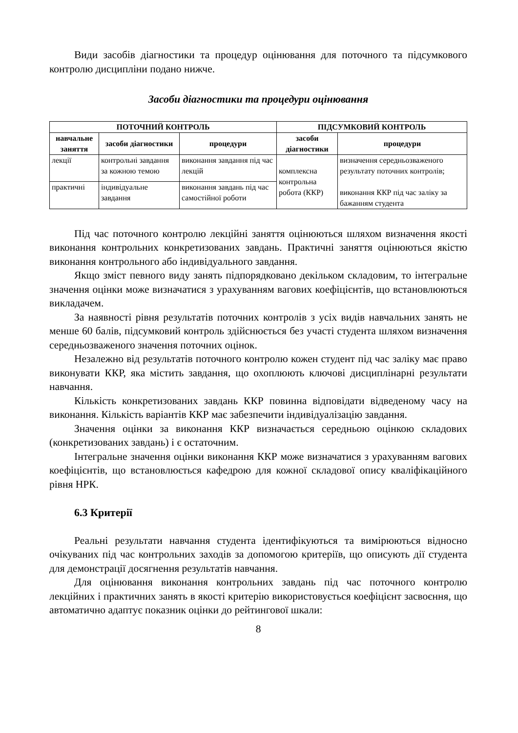Види засобів діагностики та процедур оцінювання для поточного та підсумкового контролю дисципліни подано нижче.
Засоби діагностики та процедури оцінювання
| ПОТОЧНИЙ КОНТРОЛЬ | | | ПІДСУМКОВИЙ КОНТРОЛЬ | |
| --- | --- | --- | --- | --- |
| навчальне заняття | засоби діагностики | процедури | засоби діагностики | процедури |
| лекції | контрольні завдання за кожною темою | виконання завдання під час лекцій | комплексна контрольна робота (ККР) | визначення середньозваженого результату поточних контролів; виконання ККР під час заліку за бажанням студента |
| практичні | індивідуальне завдання | виконання завдань під час самостійної роботи | | |
Під час поточного контролю лекційні заняття оцінюються шляхом визначення якості виконання контрольних конкретизованих завдань. Практичні заняття оцінюються якістю виконання контрольного або індивідуального завдання.
Якщо зміст певного виду занять підпорядковано декільком складовим, то інтегральне значення оцінки може визначатися з урахуванням вагових коефіцієнтів, що встановлюються викладачем.
За наявності рівня результатів поточних контролів з усіх видів навчальних занять не менше 60 балів, підсумковий контроль здійснюється без участі студента шляхом визначення середньозваженого значення поточних оцінок.
Незалежно від результатів поточного контролю кожен студент під час заліку має право виконувати ККР, яка містить завдання, що охоплюють ключові дисциплінарні результати навчання.
Кількість конкретизованих завдань ККР повинна відповідати відведеному часу на виконання. Кількість варіантів ККР має забезпечити індивідуалізацію завдання.
Значення оцінки за виконання ККР визначається середньою оцінкою складових (конкретизованих завдань) і є остаточним.
Інтегральне значення оцінки виконання ККР може визначатися з урахуванням вагових коефіцієнтів, що встановлюється кафедрою для кожної складової опису кваліфікаційного рівня НРК.
6.3 Критерії
Реальні результати навчання студента ідентифікуються та вимірюються відносно очікуваних під час контрольних заходів за допомогою критеріїв, що описують дії студента для демонстрації досягнення результатів навчання.
Для оцінювання виконання контрольних завдань під час поточного контролю лекційних і практичних занять в якості критерію використовується коефіцієнт засвоєння, що автоматично адаптує показник оцінки до рейтингової шкали:
8